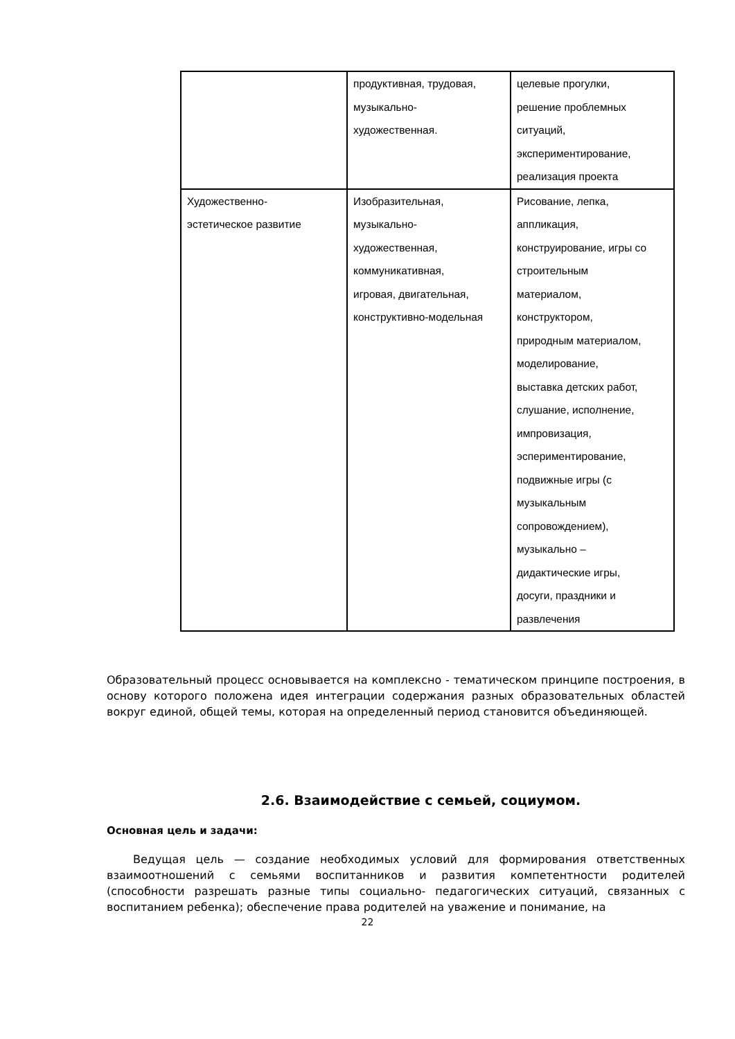| | продуктивная, трудовая, музыкально- художественная. | целевые прогулки, решение проблемных ситуаций, экспериментирование, реализация проекта |
| Художественно- эстетическое развитие | Изобразительная, музыкально- художественная, коммуникативная, игровая, двигательная, конструктивно-модельная | Рисование, лепка, аппликация, конструирование, игры со строительным материалом, конструктором, природным материалом, моделирование, выставка детских работ, слушание, исполнение, импровизация, эсперимeнтирование, подвижные игры (с музыкальным сопровождением), музыкально – дидактические игры, досуги, праздники и развлечения |
Образовательный процесс основывается на комплексно - тематическом принципе построения, в основу которого положена идея интеграции содержания разных образовательных областей вокруг единой, общей темы, которая на определенный период становится объединяющей.
2.6. Взаимодействие с семьей, социумом.
Основная цель и задачи:
Ведущая цель — создание необходимых условий для формирования ответственных взаимоотношений с семьями воспитанников и развития компетентности родителей (способности разрешать разные типы социально- педагогических ситуаций, связанных с воспитанием ребенка); обеспечение права родителей на уважение и понимание, на
22